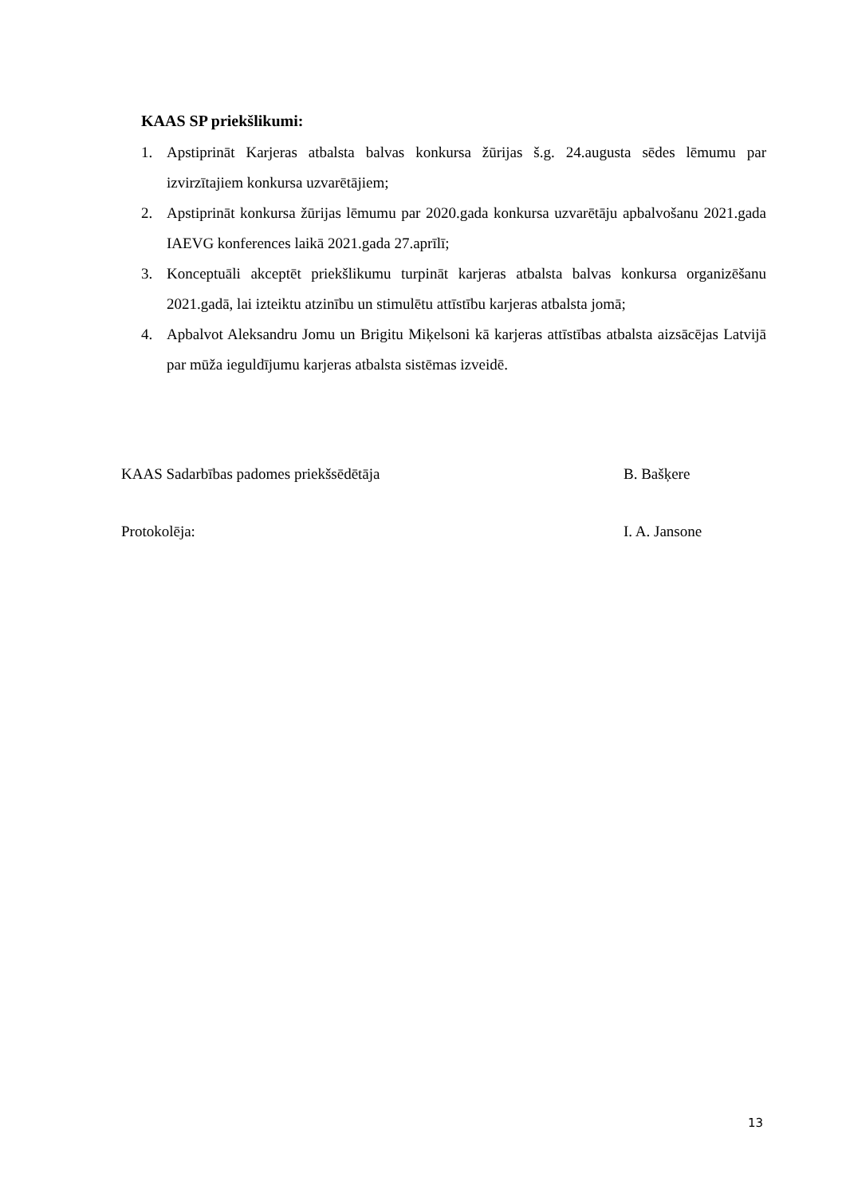KAAS SP priekšlikumi:
1. Apstiprināt Karjeras atbalsta balvas konkursa žūrijas š.g. 24.augusta sēdes lēmumu par izvirzītajiem konkursa uzvarētājiem;
2. Apstiprināt konkursa žūrijas lēmumu par 2020.gada konkursa uzvarētāju apbalvošanu 2021.gada IAEVG konferences laikā 2021.gada 27.aprīlī;
3. Konceptuāli akceptēt priekšlikumu turpināt karjeras atbalsta balvas konkursa organizēšanu 2021.gadā, lai izteiktu atzinību un stimulētu attīstību karjeras atbalsta jomā;
4. Apbalvot Aleksandru Jomu un Brigitu Miķelsoni kā karjeras attīstības atbalsta aizsācējas Latvijā par mūža ieguldījumu karjeras atbalsta sistēmas izveidē.
KAAS Sadarbības padomes priekšsēdētāja B. Bašķere
Protokolēja: I. A. Jansone
13